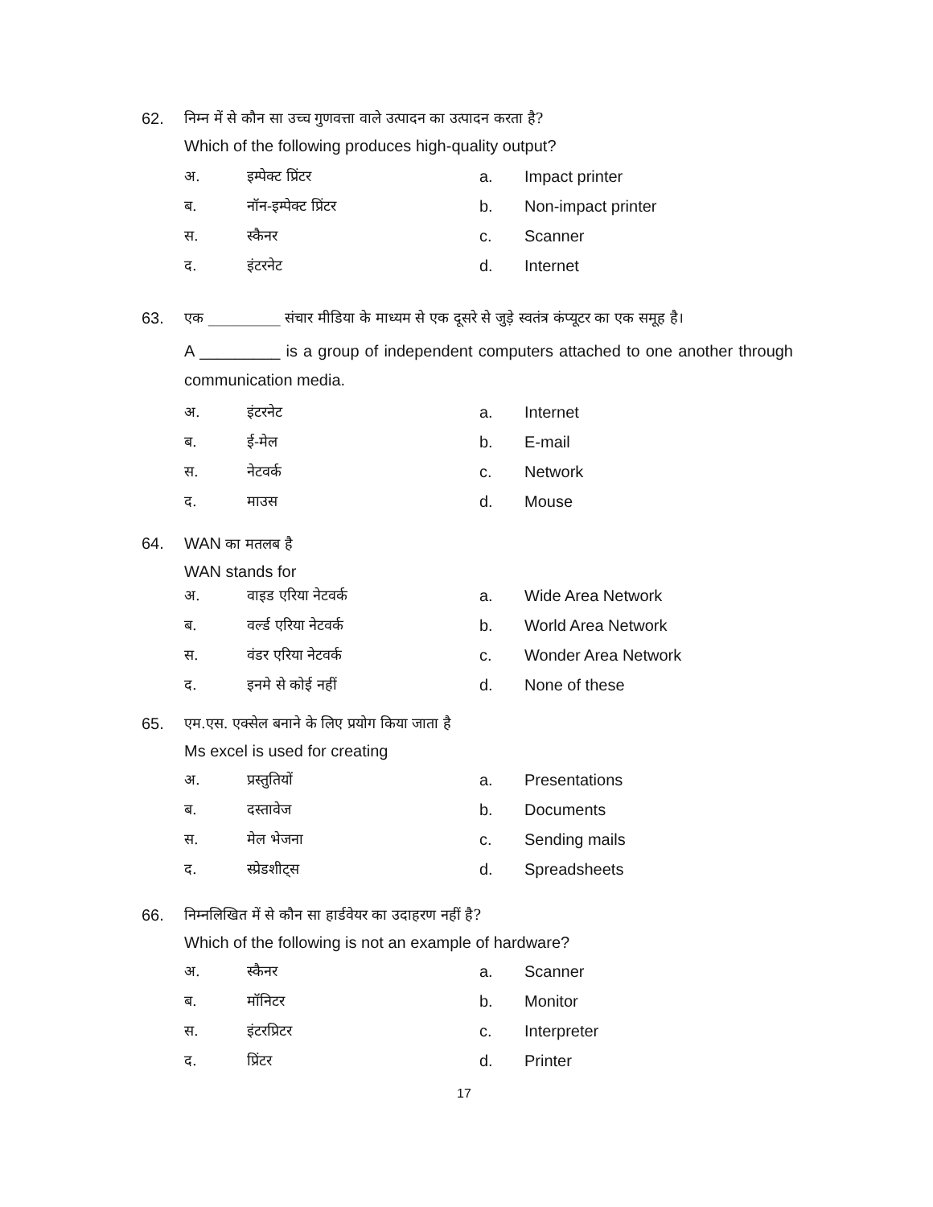62. निम्न में से कौन सा उच्च गुणवत्ता वाले उत्पादन का उत्पादन करता है?
Which of the following produces high-quality output?
अ. इम्पेक्ट प्रिंटर a. Impact printer
ब. नॉन-इम्पेक्ट प्रिंटर b. Non-impact printer
स. स्कैनर c. Scanner
द. इंटरनेट d. Internet
63. एक __________ संचार मीडिया के माध्यम से एक दूसरे से जुड़े स्वतंत्र कंप्यूटर का एक समूह है।
A _________ is a group of independent computers attached to one another through communication media.
अ. इंटरनेट a. Internet
ब. ई-मेल b. E-mail
स. नेटवर्क c. Network
द. माउस d. Mouse
64. WAN का मतलब है
WAN stands for
अ. वाइड एरिया नेटवर्क a. Wide Area Network
ब. वर्ल्ड एरिया नेटवर्क b. World Area Network
स. वंडर एरिया नेटवर्क c. Wonder Area Network
द. इनमे से कोई नहीं d. None of these
65. एम.एस. एक्सेल बनाने के लिए प्रयोग किया जाता है
Ms excel is used for creating
अ. प्रस्तुतियों a. Presentations
ब. दस्तावेज b. Documents
स. मेल भेजना c. Sending mails
द. स्प्रेडशीट्स d. Spreadsheets
66. निम्नलिखित में से कौन सा हार्डवेयर का उदाहरण नहीं है?
Which of the following is not an example of hardware?
अ. स्कैनर a. Scanner
ब. मॉनिटर b. Monitor
स. इंटरप्रिटर c. Interpreter
द. प्रिंटर d. Printer
17